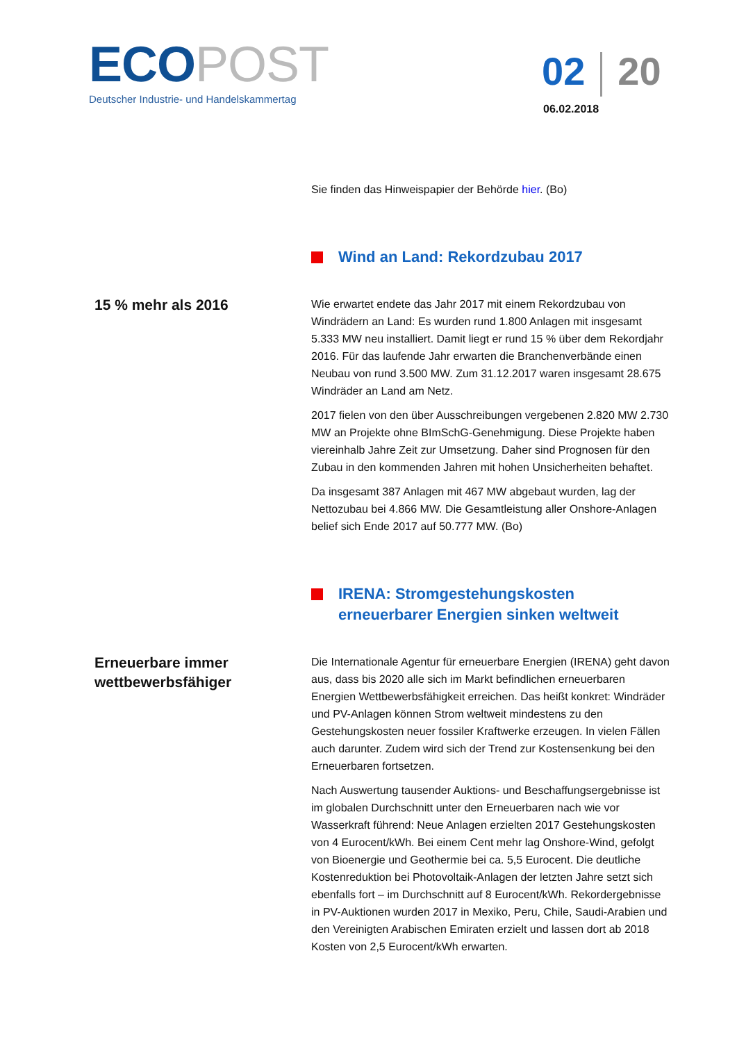ECO POST
Deutscher Industrie- und Handelskammertag
02 20
06.02.2018
Sie finden das Hinweispapier der Behörde hier. (Bo)
Wind an Land: Rekordzubau 2017
15 % mehr als 2016
Wie erwartet endete das Jahr 2017 mit einem Rekordzubau von Windrädern an Land: Es wurden rund 1.800 Anlagen mit insgesamt 5.333 MW neu installiert. Damit liegt er rund 15 % über dem Rekordjahr 2016. Für das laufende Jahr erwarten die Branchenverbände einen Neubau von rund 3.500 MW. Zum 31.12.2017 waren insgesamt 28.675 Windräder an Land am Netz.
2017 fielen von den über Ausschreibungen vergebenen 2.820 MW 2.730 MW an Projekte ohne BImSchG-Genehmigung. Diese Projekte haben viereinhalb Jahre Zeit zur Umsetzung. Daher sind Prognosen für den Zubau in den kommenden Jahren mit hohen Unsicherheiten behaftet.
Da insgesamt 387 Anlagen mit 467 MW abgebaut wurden, lag der Nettozubau bei 4.866 MW. Die Gesamtleistung aller Onshore-Anlagen belief sich Ende 2017 auf 50.777 MW. (Bo)
IRENA: Stromgestehungskosten erneuerbarer Energien sinken weltweit
Erneuerbare immer wettbewerbsfähiger
Die Internationale Agentur für erneuerbare Energien (IRENA) geht davon aus, dass bis 2020 alle sich im Markt befindlichen erneuerbaren Energien Wettbewerbsfähigkeit erreichen. Das heißt konkret: Windräder und PV-Anlagen können Strom weltweit mindestens zu den Gestehungskosten neuer fossiler Kraftwerke erzeugen. In vielen Fällen auch darunter. Zudem wird sich der Trend zur Kostensenkung bei den Erneuerbaren fortsetzen.
Nach Auswertung tausender Auktions- und Beschaffungsergebnisse ist im globalen Durchschnitt unter den Erneuerbaren nach wie vor Wasserkraft führend: Neue Anlagen erzielten 2017 Gestehungskosten von 4 Eurocent/kWh. Bei einem Cent mehr lag Onshore-Wind, gefolgt von Bioenergie und Geothermie bei ca. 5,5 Eurocent. Die deutliche Kostenreduktion bei Photovoltaik-Anlagen der letzten Jahre setzt sich ebenfalls fort – im Durchschnitt auf 8 Eurocent/kWh. Rekordergebnisse in PV-Auktionen wurden 2017 in Mexiko, Peru, Chile, Saudi-Arabien und den Vereinigten Arabischen Emiraten erzielt und lassen dort ab 2018 Kosten von 2,5 Eurocent/kWh erwarten.